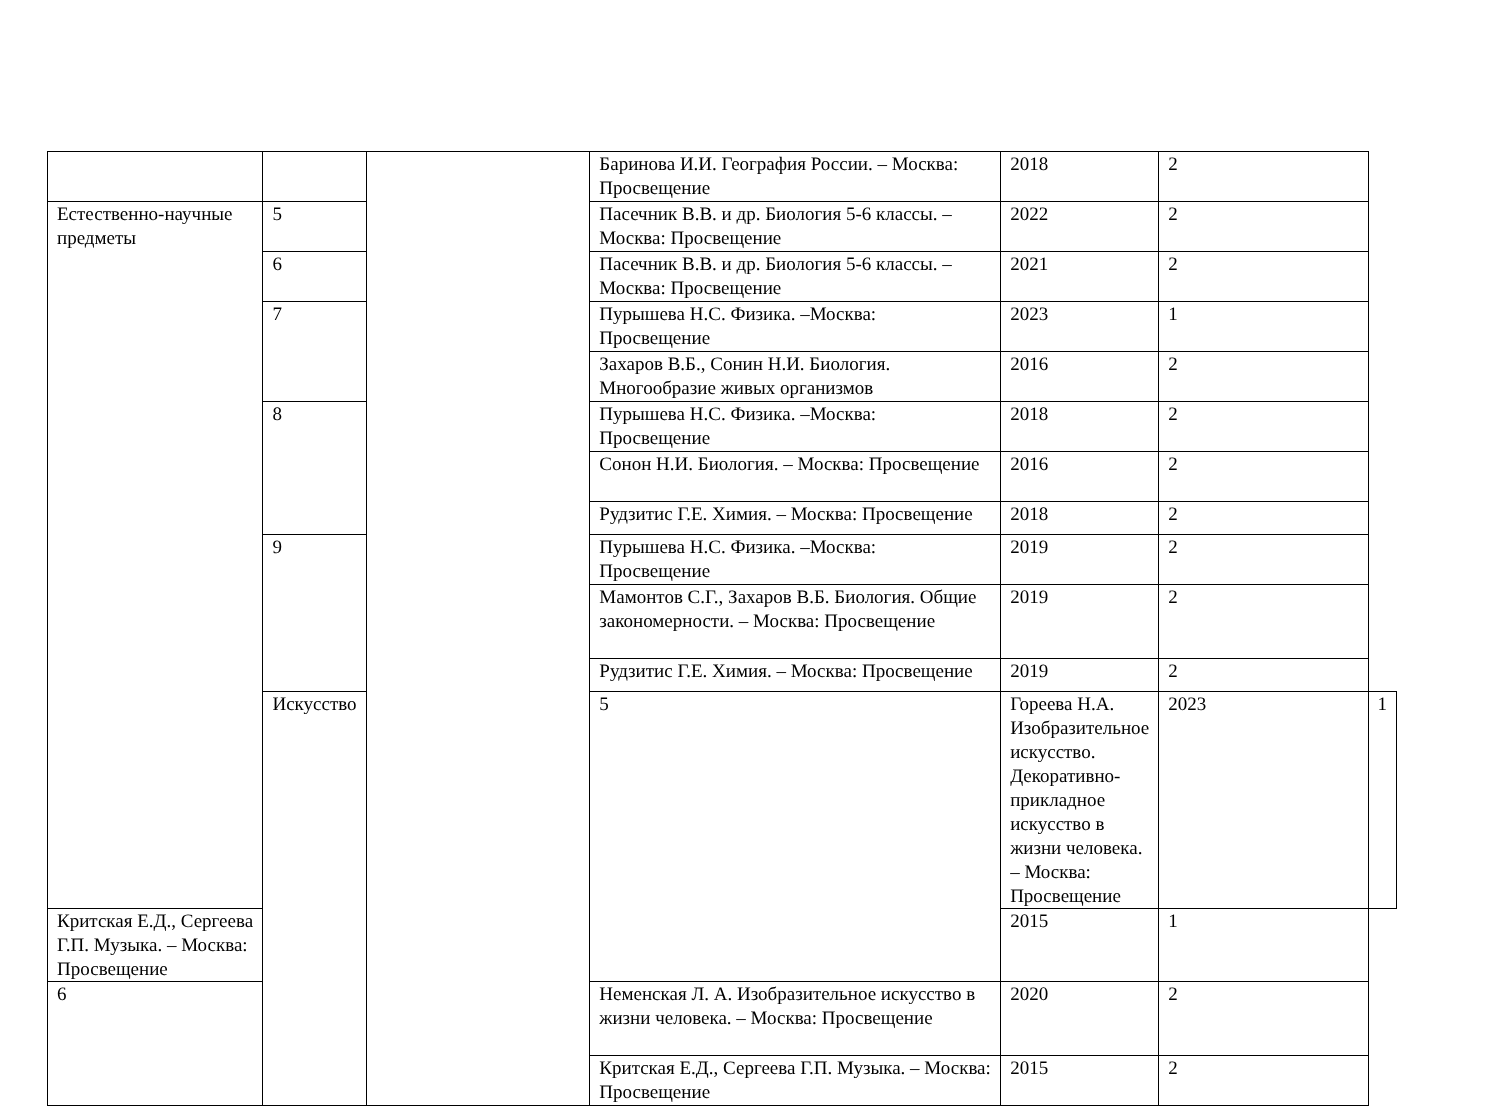| | | | Баринова И.И. География России. – Москва: Просвещение | 2018 | 2 | |
| Естественно-научные предметы | 5 | | Пасечник В.В. и др. Биология 5-6 классы. – Москва: Просвещение | 2022 | 2 | |
| | 6 | | Пасечник В.В. и др. Биология 5-6 классы. – Москва: Просвещение | 2021 | 2 | |
| | 7 | | Пурышева Н.С. Физика. –Москва: Просвещение | 2023 | 1 | |
| | | | Захаров В.Б., Сонин Н.И. Биология. Многообразие живых организмов | 2016 | 2 | |
| | 8 | | Пурышева Н.С. Физика. –Москва: Просвещение | 2018 | 2 | |
| | | | Сонон Н.И. Биология. – Москва: Просвещение | 2016 | 2 | |
| | | | Рудзитис Г.Е. Химия. – Москва: Просвещение | 2018 | 2 | |
| | 9 | | Пурышева Н.С. Физика. –Москва: Просвещение | 2019 | 2 | |
| | | | Мамонтов С.Г., Захаров В.Б. Биология. Общие закономерности. – Москва: Просвещение | 2019 | 2 | |
| | | | Рудзитис Г.Е. Химия. – Москва: Просвещение | 2019 | 2 | |
| | Искусство | | 5 | Гореева Н.А. Изобразительное искусство. Декоративно-прикладное искусство в жизни человека. – Москва: Просвещение | 2023 | 1 |
| Критская Е.Д., Сергеева Г.П. Музыка. – Москва: Просвещение | | | | 2015 | 1 | |
| 6 | | | Неменская Л. А. Изобразительное искусство в жизни человека. – Москва: Просвещение | 2020 | 2 | |
| | | | Критская Е.Д., Сергеева Г.П. Музыка. – Москва: Просвещение | 2015 | 2 | |